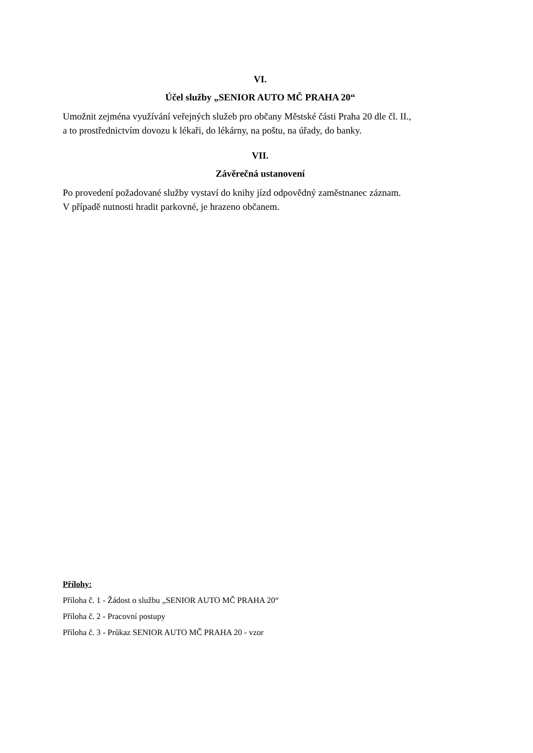VI.
Účel služby „SENIOR AUTO MČ PRAHA 20“
Umožnit zejména využívání veřejných služeb pro občany Městské části Praha 20 dle čl. II.,
a to prostřednictvím dovozu k lékaři, do lékárny, na poštu, na úřady, do banky.
VII.
Závěrečná ustanovení
Po provedení požadované služby vystaví do knihy jízd odpovědný zaměstnanec záznam.
V případě nutnosti hradit parkovné, je hrazeno občanem.
Přílohy:
Příloha č. 1 - Žádost o službu „SENIOR AUTO MČ PRAHA 20“
Příloha č. 2 - Pracovní postupy
Příloha č. 3 - Průkaz SENIOR AUTO MČ PRAHA 20 - vzor